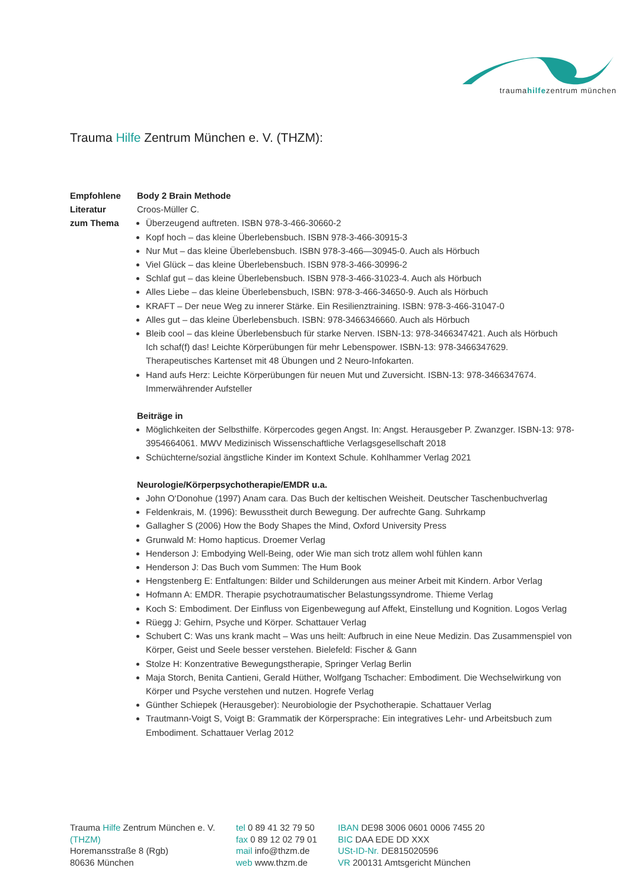traumahilfezentrum münchen
Trauma Hilfe Zentrum München e. V. (THZM):
Empfohlene
Literatur
zum Thema
Body 2 Brain Methode
Croos-Müller C.
Überzeugend auftreten. ISBN 978-3-466-30660-2
Kopf hoch – das kleine Überlebensbuch. ISBN 978-3-466-30915-3
Nur Mut – das kleine Überlebensbuch. ISBN 978-3-466—30945-0. Auch als Hörbuch
Viel Glück – das kleine Überlebensbuch. ISBN 978-3-466-30996-2
Schlaf gut – das kleine Überlebensbuch. ISBN 978-3-466-31023-4. Auch als Hörbuch
Alles Liebe – das kleine Überlebensbuch, ISBN: 978-3-466-34650-9. Auch als Hörbuch
KRAFT – Der neue Weg zu innerer Stärke. Ein Resilienztraining. ISBN: 978-3-466-31047-0
Alles gut – das kleine Überlebensbuch. ISBN: 978-3466346660. Auch als Hörbuch
Bleib cool – das kleine Überlebensbuch für starke Nerven. ISBN-13: 978-3466347421. Auch als Hörbuch
Ich schaf(f) das! Leichte Körperübungen für mehr Lebenspower. ISBN-13: 978-3466347629. Therapeutisches Kartenset mit 48 Übungen und 2 Neuro-Infokarten.
Hand aufs Herz: Leichte Körperübungen für neuen Mut und Zuversicht. ISBN-13: 978-3466347674. Immerwährender Aufsteller
Beiträge in
Möglichkeiten der Selbsthilfe. Körpercodes gegen Angst. In: Angst. Herausgeber P. Zwanzger. ISBN-13: 978-3954664061. MWV Medizinisch Wissenschaftliche Verlagsgesellschaft 2018
Schüchterne/sozial ängstliche Kinder im Kontext Schule. Kohlhammer Verlag 2021
Neurologie/Körperpsychotherapie/EMDR u.a.
John O‘Donohue (1997) Anam cara. Das Buch der keltischen Weisheit. Deutscher Taschenbuchverlag
Feldenkrais, M. (1996): Bewusstheit durch Bewegung. Der aufrechte Gang. Suhrkamp
Gallagher S (2006) How the Body Shapes the Mind, Oxford University Press
Grunwald M: Homo hapticus. Droemer Verlag
Henderson J: Embodying Well-Being, oder Wie man sich trotz allem wohl fühlen kann
Henderson J: Das Buch vom Summen: The Hum Book
Hengstenberg E: Entfaltungen: Bilder und Schilderungen aus meiner Arbeit mit Kindern. Arbor Verlag
Hofmann A: EMDR. Therapie psychotraumatischer Belastungssyndrome. Thieme Verlag
Koch S: Embodiment. Der Einfluss von Eigenbewegung auf Affekt, Einstellung und Kognition. Logos Verlag
Rüegg J: Gehirn, Psyche und Körper. Schattauer Verlag
Schubert C: Was uns krank macht – Was uns heilt: Aufbruch in eine Neue Medizin. Das Zusammenspiel von Körper, Geist und Seele besser verstehen. Bielefeld: Fischer & Gann
Stolze H: Konzentrative Bewegungstherapie, Springer Verlag Berlin
Maja Storch, Benita Cantieni, Gerald Hüther, Wolfgang Tschacher: Embodiment. Die Wechselwirkung von Körper und Psyche verstehen und nutzen. Hogrefe Verlag
Günther Schiepek (Herausgeber): Neurobiologie der Psychotherapie. Schattauer Verlag
Trautmann-Voigt S, Voigt B: Grammatik der Körpersprache: Ein integratives Lehr- und Arbeitsbuch zum Embodiment. Schattauer Verlag 2012
Trauma Hilfe Zentrum München e. V. (THZM)
Horemansstraße 8 (Rgb)
80636 München
tel 0 89 41 32 79 50
fax 0 89 12 02 79 01
mail info@thzm.de
web www.thzm.de
IBAN DE98 3006 0601 0006 7455 20
BIC DAA EDE DD XXX
USt-ID-Nr. DE815020596
VR 200131 Amtsgericht München